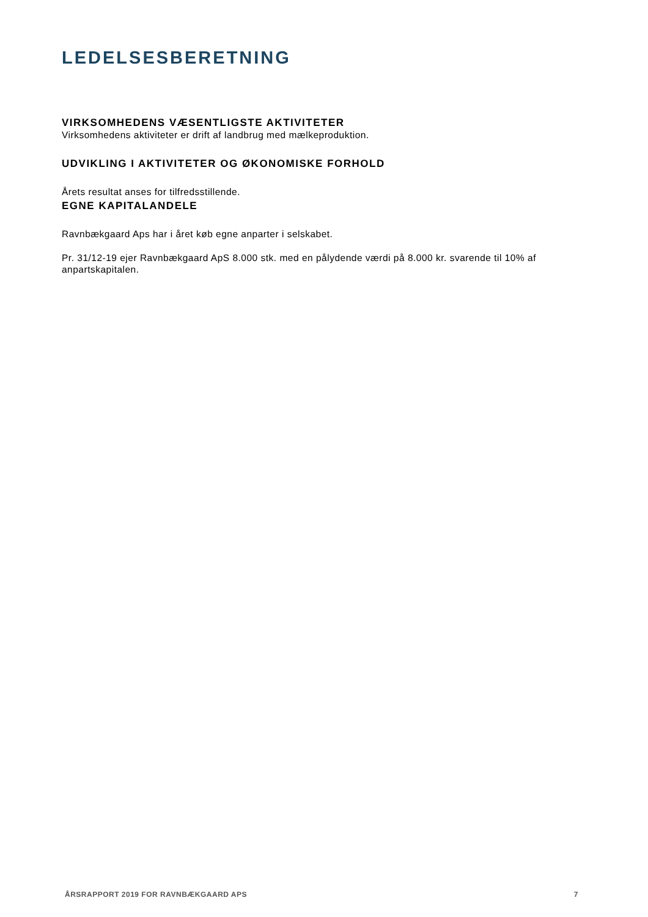LEDELSESBERETNING
VIRKSOMHEDENS VÆSENTLIGSTE AKTIVITETER
Virksomhedens aktiviteter er drift af landbrug med mælkeproduktion.
UDVIKLING I AKTIVITETER OG ØKONOMISKE FORHOLD
Årets resultat anses for tilfredsstillende.
EGNE KAPITALANDELE
Ravnbækgaard Aps har i året køb egne anparter i selskabet.
Pr. 31/12-19 ejer Ravnbækgaard ApS 8.000 stk. med en pålydende værdi på 8.000 kr. svarende til 10% af anpartskapitalen.
ÅRSRAPPORT 2019 FOR RAVNBÆKGAARD APS 7